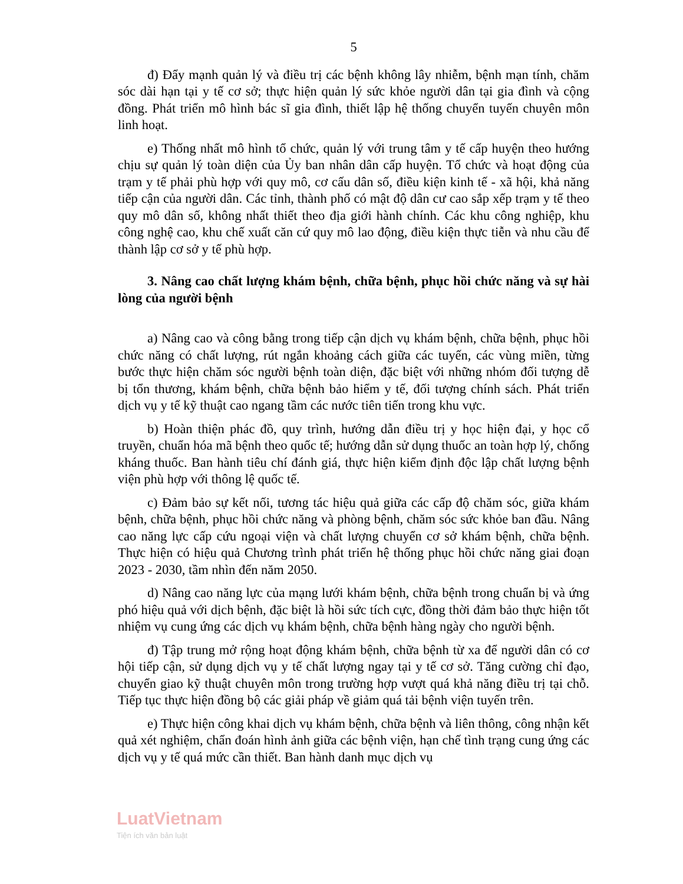5
đ) Đẩy mạnh quản lý và điều trị các bệnh không lây nhiễm, bệnh mạn tính, chăm sóc dài hạn tại y tế cơ sở; thực hiện quản lý sức khỏe người dân tại gia đình và cộng đồng. Phát triển mô hình bác sĩ gia đình, thiết lập hệ thống chuyển tuyến chuyên môn linh hoạt.
e) Thống nhất mô hình tổ chức, quản lý với trung tâm y tế cấp huyện theo hướng chịu sự quản lý toàn diện của Ủy ban nhân dân cấp huyện. Tổ chức và hoạt động của trạm y tế phải phù hợp với quy mô, cơ cấu dân số, điều kiện kinh tế - xã hội, khả năng tiếp cận của người dân. Các tỉnh, thành phố có mật độ dân cư cao sắp xếp trạm y tế theo quy mô dân số, không nhất thiết theo địa giới hành chính. Các khu công nghiệp, khu công nghệ cao, khu chế xuất căn cứ quy mô lao động, điều kiện thực tiễn và nhu cầu để thành lập cơ sở y tế phù hợp.
3. Nâng cao chất lượng khám bệnh, chữa bệnh, phục hồi chức năng và sự hài lòng của người bệnh
a) Nâng cao và công bằng trong tiếp cận dịch vụ khám bệnh, chữa bệnh, phục hồi chức năng có chất lượng, rút ngắn khoảng cách giữa các tuyến, các vùng miền, từng bước thực hiện chăm sóc người bệnh toàn diện, đặc biệt với những nhóm đối tượng dễ bị tổn thương, khám bệnh, chữa bệnh bảo hiểm y tế, đối tượng chính sách. Phát triển dịch vụ y tế kỹ thuật cao ngang tầm các nước tiên tiến trong khu vực.
b) Hoàn thiện phác đồ, quy trình, hướng dẫn điều trị y học hiện đại, y học cổ truyền, chuẩn hóa mã bệnh theo quốc tế; hướng dẫn sử dụng thuốc an toàn hợp lý, chống kháng thuốc. Ban hành tiêu chí đánh giá, thực hiện kiểm định độc lập chất lượng bệnh viện phù hợp với thông lệ quốc tế.
c) Đảm bảo sự kết nối, tương tác hiệu quả giữa các cấp độ chăm sóc, giữa khám bệnh, chữa bệnh, phục hồi chức năng và phòng bệnh, chăm sóc sức khỏe ban đầu. Nâng cao năng lực cấp cứu ngoại viện và chất lượng chuyển cơ sở khám bệnh, chữa bệnh. Thực hiện có hiệu quả Chương trình phát triển hệ thống phục hồi chức năng giai đoạn 2023 - 2030, tầm nhìn đến năm 2050.
d) Nâng cao năng lực của mạng lưới khám bệnh, chữa bệnh trong chuẩn bị và ứng phó hiệu quả với dịch bệnh, đặc biệt là hồi sức tích cực, đồng thời đảm bảo thực hiện tốt nhiệm vụ cung ứng các dịch vụ khám bệnh, chữa bệnh hàng ngày cho người bệnh.
đ) Tập trung mở rộng hoạt động khám bệnh, chữa bệnh từ xa để người dân có cơ hội tiếp cận, sử dụng dịch vụ y tế chất lượng ngay tại y tế cơ sở. Tăng cường chỉ đạo, chuyển giao kỹ thuật chuyên môn trong trường hợp vượt quá khả năng điều trị tại chỗ. Tiếp tục thực hiện đồng bộ các giải pháp về giảm quá tải bệnh viện tuyến trên.
e) Thực hiện công khai dịch vụ khám bệnh, chữa bệnh và liên thông, công nhận kết quả xét nghiệm, chẩn đoán hình ảnh giữa các bệnh viện, hạn chế tình trạng cung ứng các dịch vụ y tế quá mức cần thiết. Ban hành danh mục dịch vụ
LuatVietnam
Tiện ích văn bản luật